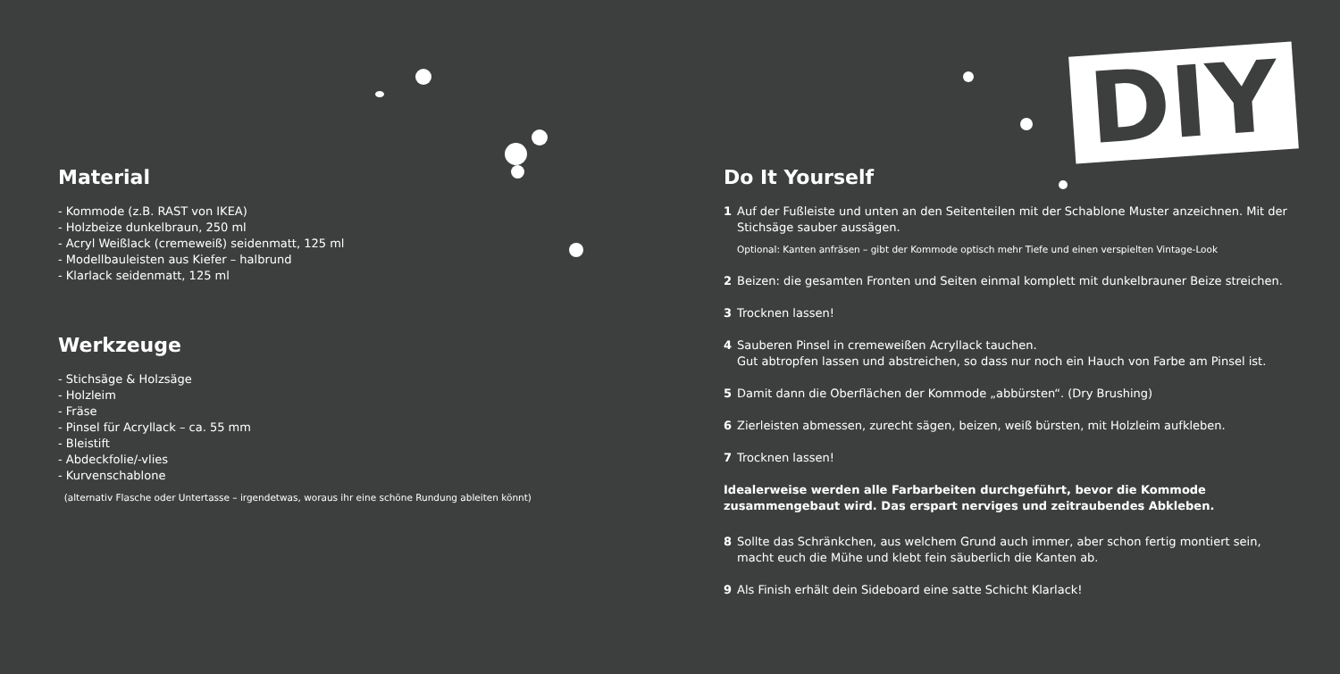DIY
Material
- Kommode (z.B. RAST von IKEA)
- Holzbeize dunkelbraun, 250 ml
- Acryl Weißlack (cremeweiß) seidenmatt, 125 ml
- Modellbauleisten aus Kiefer – halbrund
- Klarlack seidenmatt, 125 ml
Werkzeuge
- Stichsäge & Holzsäge
- Holzleim
- Fräse
- Pinsel für Acryllack – ca. 55 mm
- Bleistift
- Abdeckfolie/-vlies
- Kurvenschablone
(alternativ Flasche oder Untertasse – irgendetwas, woraus ihr eine schöne Rundung ableiten könnt)
Do It Yourself
1 Auf der Fußleiste und unten an den Seitenteilen mit der Schablone Muster anzeichnen. Mit der Stichsäge sauber aussägen.
Optional: Kanten anfräsen – gibt der Kommode optisch mehr Tiefe und einen verspielten Vintage-Look
2 Beizen: die gesamten Fronten und Seiten einmal komplett mit dunkelbrauner Beize streichen.
3 Trocknen lassen!
4 Sauberen Pinsel in cremeweißen Acryllack tauchen.
Gut abtropfen lassen und abstreichen, so dass nur noch ein Hauch von Farbe am Pinsel ist.
5 Damit dann die Oberflächen der Kommode „abbürsten“. (Dry Brushing)
6 Zierleisten abmessen, zurecht sägen, beizen, weiß bürsten, mit Holzleim aufkleben.
7 Trocknen lassen!
Idealerweise werden alle Farbarbeiten durchgeführt, bevor die Kommode zusammengebaut wird. Das erspart nerviges und zeitraubendes Abkleben.
8 Sollte das Schränkchen, aus welchem Grund auch immer, aber schon fertig montiert sein, macht euch die Mühe und klebt fein säuberlich die Kanten ab.
9 Als Finish erhält dein Sideboard eine satte Schicht Klarlack!